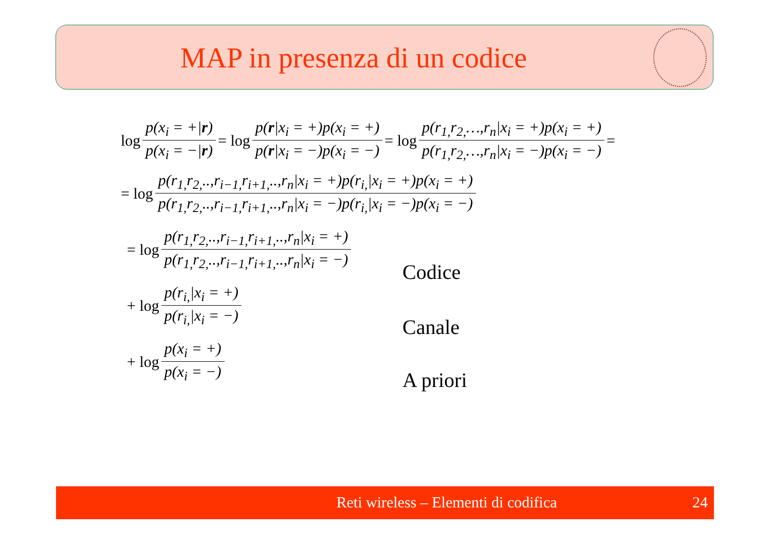MAP in presenza di un codice
log p(x<sub>i</sub> = +|r) p(x<sub>i</sub> = −|r) = log p(r|x<sub>i</sub> = +)p(x<sub>i</sub> = +) p(r|x<sub>i</sub> = −)p(x<sub>i</sub> = −) = log p(r<sub>1,</sub>r<sub>2,</sub>…,r<sub>n</sub>|x<sub>i</sub> = +)p(x<sub>i</sub> = +) p(r<sub>1,</sub>r<sub>2,</sub>…,r<sub>n</sub>|x<sub>i</sub> = −)p(x<sub>i</sub> = −) =
= log p(r<sub>1,</sub>r<sub>2,</sub>..,r<sub>i−1,</sub>r<sub>i+1,</sub>..,r<sub>n</sub>|x<sub>i</sub> = +)p(r<sub>i,</sub>|x<sub>i</sub> = +)p(x<sub>i</sub> = +) p(r<sub>1,</sub>r<sub>2,</sub>..,r<sub>i−1,</sub>r<sub>i+1,</sub>..,r<sub>n</sub>|x<sub>i</sub> = −)p(r<sub>i,</sub>|x<sub>i</sub> = −)p(x<sub>i</sub> = −)
= log p(r<sub>1,</sub>r<sub>2,</sub>..,r<sub>i−1,</sub>r<sub>i+1,</sub>..,r<sub>n</sub>|x<sub>i</sub> = +) p(r<sub>1,</sub>r<sub>2,</sub>..,r<sub>i−1,</sub>r<sub>i+1,</sub>..,r<sub>n</sub>|x<sub>i</sub> = −)
+ log p(r<sub>i,</sub>|x<sub>i</sub> = +) p(r<sub>i,</sub>|x<sub>i</sub> = −)
+ log p(x<sub>i</sub> = +) p(x<sub>i</sub> = −)
Codice
Canale
A priori
Reti wireless – Elementi di codifica 24